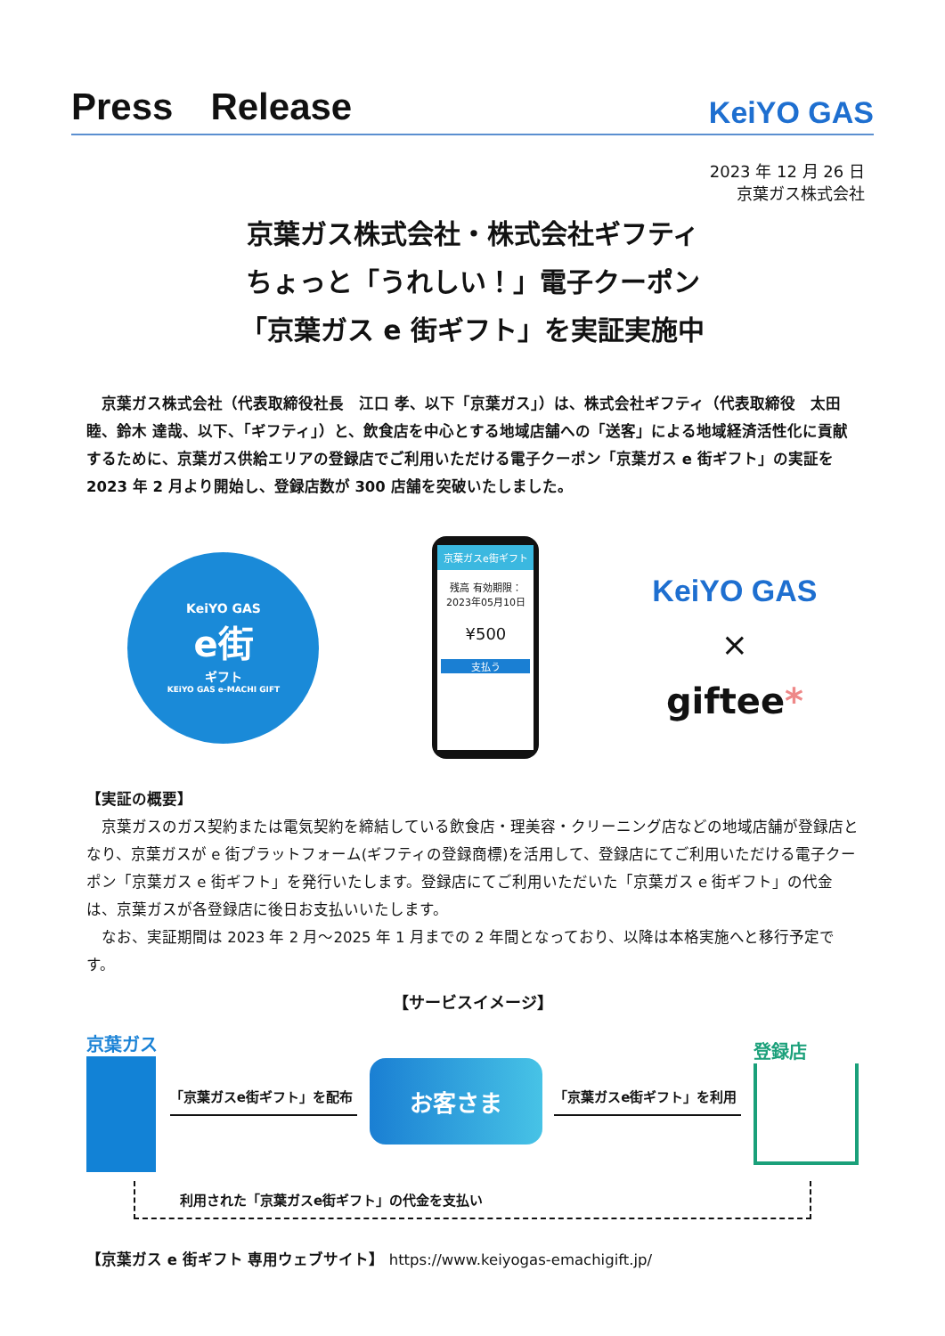Press　Release
KeiYO GAS
2023 年 12 月 26 日
京葉ガス株式会社
京葉ガス株式会社・株式会社ギフティ
ちょっと「うれしい！」電子クーポン
「京葉ガス e 街ギフト」を実証実施中
　京葉ガス株式会社（代表取締役社長　江口 孝、以下「京葉ガス」）は、株式会社ギフティ（代表取締役　太田 睦、鈴木 達哉、以下、「ギフティ」）と、飲食店を中心とする地域店舗への「送客」による地域経済活性化に貢献するために、京葉ガス供給エリアの登録店でご利用いただける電子クーポン「京葉ガス e 街ギフト」の実証を 2023 年 2 月より開始し、登録店数が 300 店舗を突破いたしました。
KeiYO GAS
e街
ギフト
KEiYO GAS e-MACHI GIFT
京葉ガスe街ギフト
残高 有効期限：2023年05月10日
¥500
支払う
KeiYO GAS
×
giftee*
【実証の概要】
　京葉ガスのガス契約または電気契約を締結している飲食店・理美容・クリーニング店などの地域店舗が登録店となり、京葉ガスが e 街プラットフォーム(ギフティの登録商標)を活用して、登録店にてご利用いただける電子クーポン「京葉ガス e 街ギフト」を発行いたします。登録店にてご利用いただいた「京葉ガス e 街ギフト」の代金は、京葉ガスが各登録店に後日お支払いいたします。
　なお、実証期間は 2023 年 2 月～2025 年 1 月までの 2 年間となっており、以降は本格実施へと移行予定です。
【サービスイメージ】
京葉ガス
「京葉ガスe街ギフト」を配布
お客さま
「京葉ガスe街ギフト」を利用
登録店
利用された「京葉ガスe街ギフト」の代金を支払い
【京葉ガス e 街ギフト 専用ウェブサイト】 https://www.keiyogas-emachigift.jp/